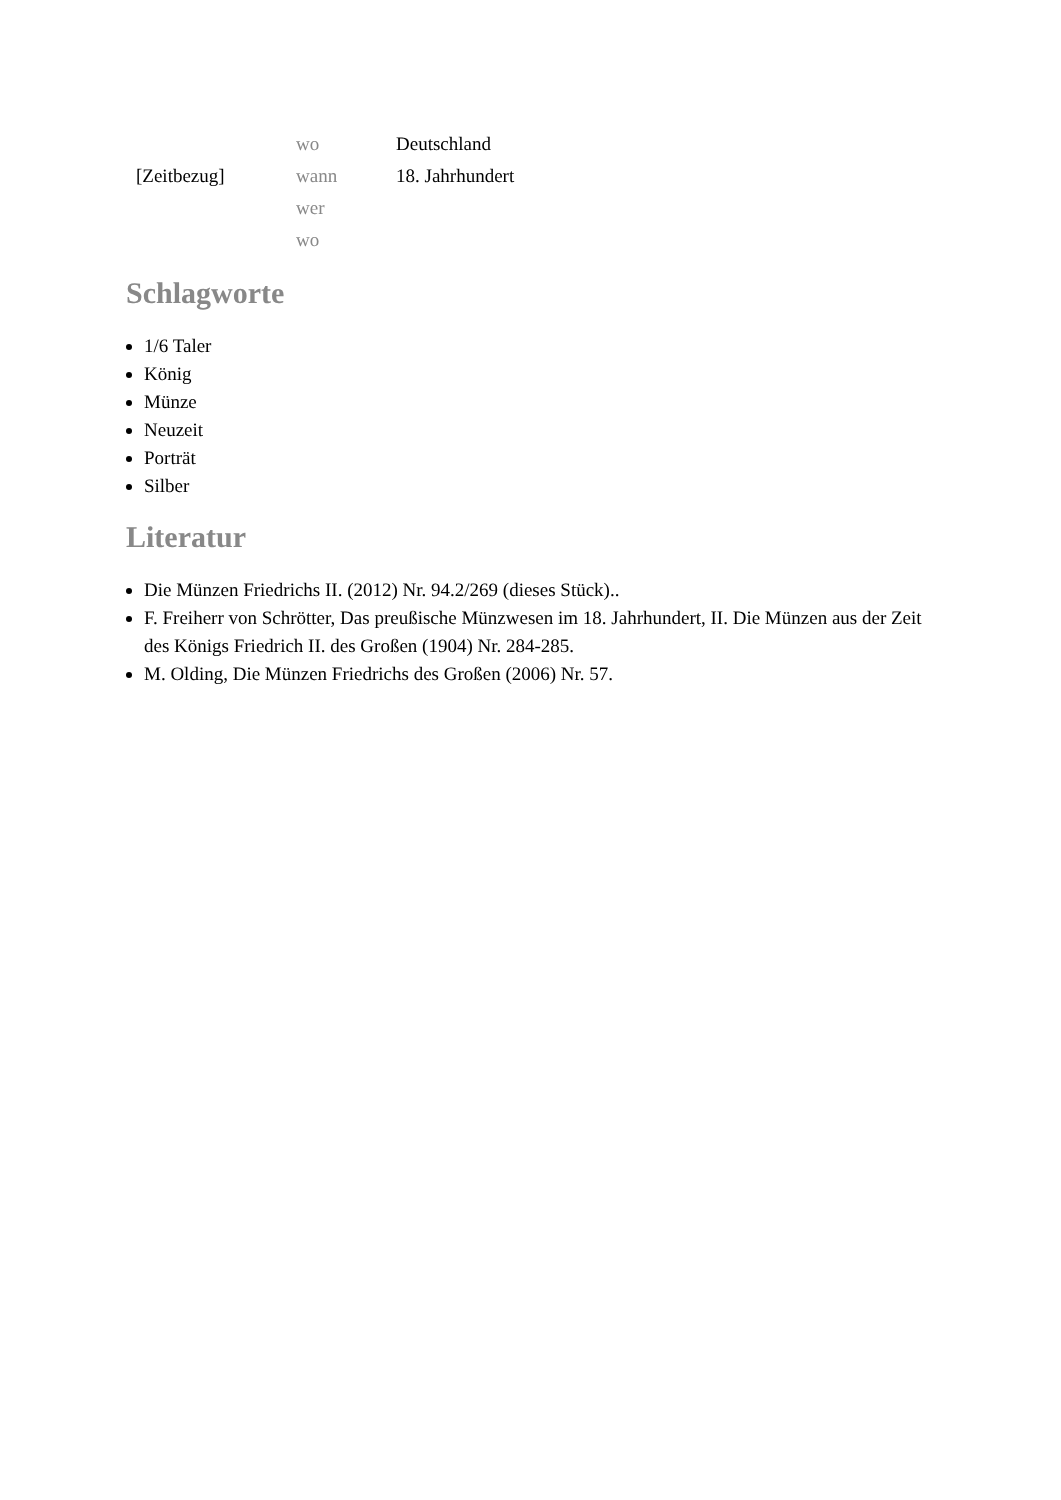| | wo | Deutschland |
| [Zeitbezug] | wann | 18. Jahrhundert |
| | wer | |
| | wo | |
Schlagworte
1/6 Taler
König
Münze
Neuzeit
Porträt
Silber
Literatur
Die Münzen Friedrichs II. (2012) Nr. 94.2/269 (dieses Stück)..
F. Freiherr von Schrötter, Das preußische Münzwesen im 18. Jahrhundert, II. Die Münzen aus der Zeit des Königs Friedrich II. des Großen (1904) Nr. 284-285.
M. Olding, Die Münzen Friedrichs des Großen (2006) Nr. 57.